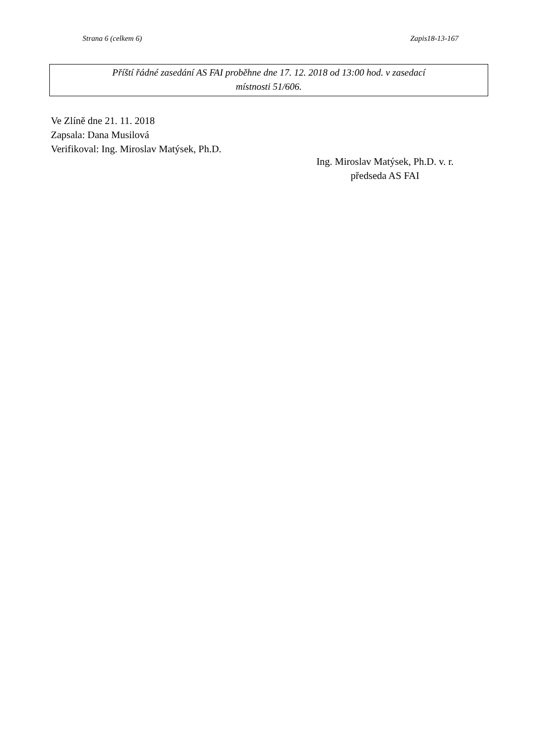Strana 6 (celkem 6) Zapis18-13-167
Příští řádné zasedání AS FAI proběhne dne 17. 12. 2018 od 13:00 hod. v zasedací
místnosti 51/606.
Ve Zlíně dne 21. 11. 2018
Zapsala: Dana Musilová
Verifikoval: Ing. Miroslav Matýsek, Ph.D.
Ing. Miroslav Matýsek, Ph.D. v. r.
předseda AS FAI